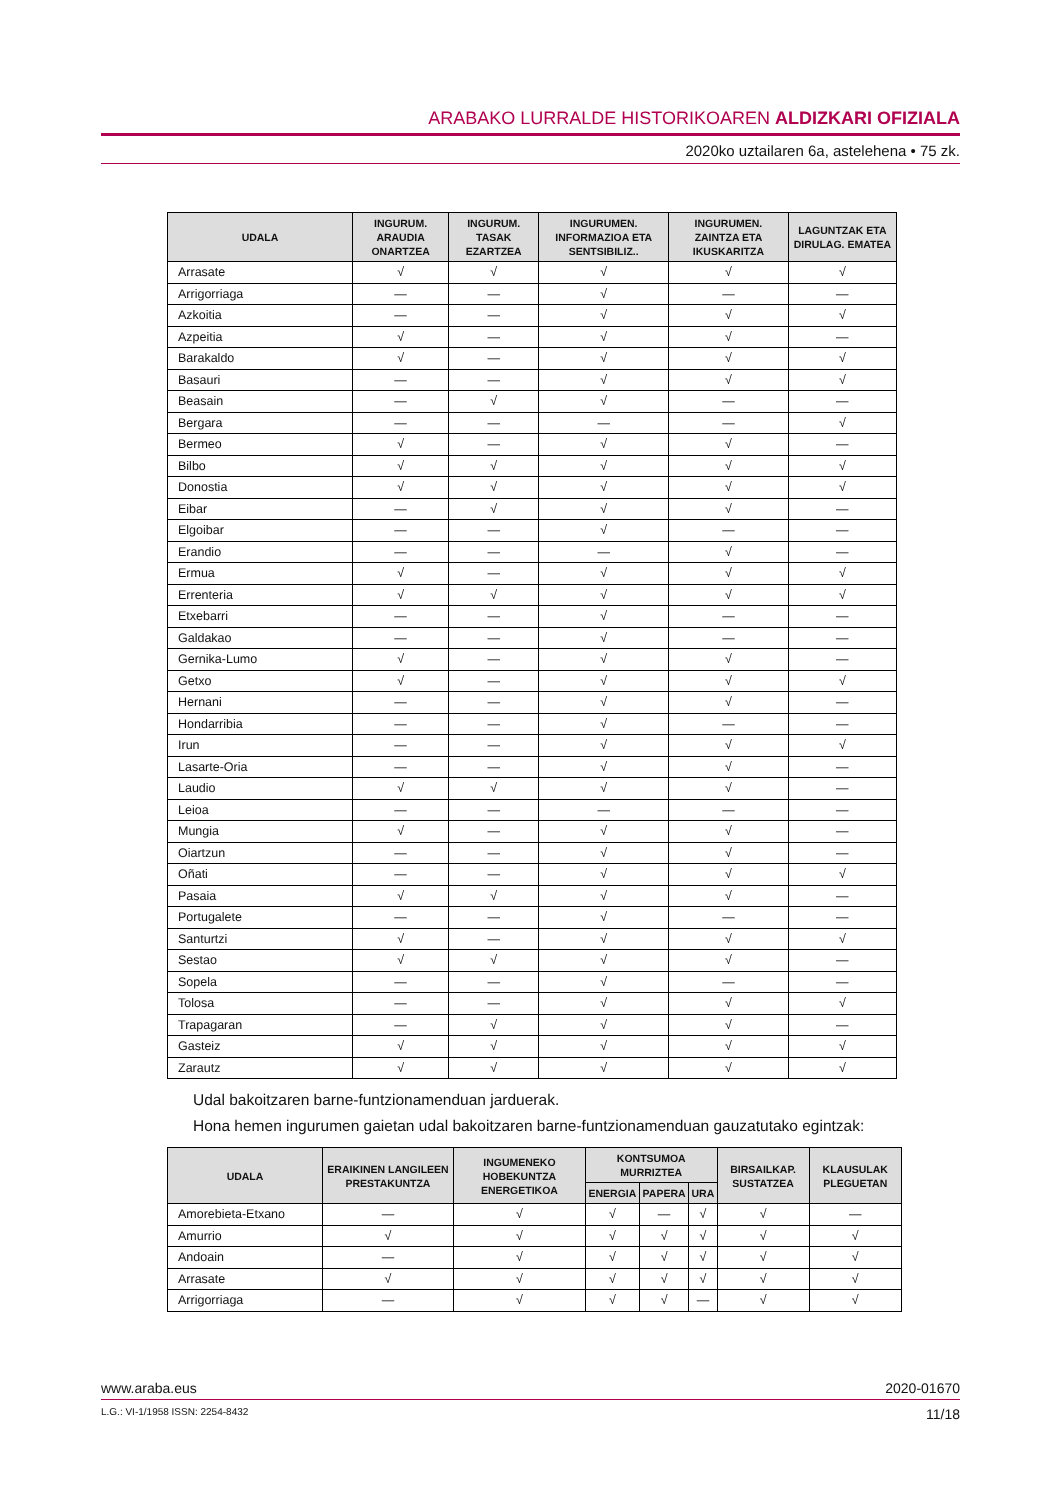ARABAKO LURRALDE HISTORIKOAREN ALDIZKARI OFIZIALA
2020ko uztailaren 6a, astelehena • 75 zk.
| UDALA | INGURUM. ARAUDIA ONARTZEA | INGURUM. TASAK EZARTZEA | INGURUMEN. INFORMAZIOA ETA SENTSIBILIZ.. | INGURUMEN. ZAINTZA ETA IKUSKARITZA | LAGUNTZAK ETA DIRULAG. EMATEA |
| --- | --- | --- | --- | --- | --- |
| Arrasate | √ | √ | √ | √ | √ |
| Arrigorriaga | — | — | √ | — | — |
| Azkoitia | — | — | √ | √ | √ |
| Azpeitia | √ | — | √ | √ | — |
| Barakaldo | √ | — | √ | √ | √ |
| Basauri | — | — | √ | √ | √ |
| Beasain | — | √ | √ | — | — |
| Bergara | — | — | — | — | √ |
| Bermeo | √ | — | √ | √ | — |
| Bilbo | √ | √ | √ | √ | √ |
| Donostia | √ | √ | √ | √ | √ |
| Eibar | — | √ | √ | √ | — |
| Elgoibar | — | — | √ | — | — |
| Erandio | — | — | — | √ | — |
| Ermua | √ | — | √ | √ | √ |
| Errenteria | √ | √ | √ | √ | √ |
| Etxebarri | — | — | √ | — | — |
| Galdakao | — | — | √ | — | — |
| Gernika-Lumo | √ | — | √ | √ | — |
| Getxo | √ | — | √ | √ | √ |
| Hernani | — | — | √ | √ | — |
| Hondarribia | — | — | √ | — | — |
| Irun | — | — | √ | √ | √ |
| Lasarte-Oria | — | — | √ | √ | — |
| Laudio | √ | √ | √ | √ | — |
| Leioa | — | — | — | — | — |
| Mungia | √ | — | √ | √ | — |
| Oiartzun | — | — | √ | √ | — |
| Oñati | — | — | √ | √ | √ |
| Pasaia | √ | √ | √ | √ | — |
| Portugalete | — | — | √ | — | — |
| Santurtzi | √ | — | √ | √ | √ |
| Sestao | √ | √ | √ | √ | — |
| Sopela | — | — | √ | — | — |
| Tolosa | — | — | √ | √ | √ |
| Trapagaran | — | √ | √ | √ | — |
| Gasteiz | √ | √ | √ | √ | √ |
| Zarautz | √ | √ | √ | √ | √ |
Udal bakoitzaren barne-funtzionamenduan jarduerak.
Hona hemen ingurumen gaietan udal bakoitzaren barne-funtzionamenduan gauzatutako egintzak:
| UDALA | ERAIKINEN LANGILEEN PRESTAKUNTZA | INGUMENEKO HOBEKUNTZA ENERGETIKOA | KONTSUMOA MURRIZTEA | | | BIRSAILKAP. SUSTATZEA | KLAUSULAK PLEGUETAN |
| --- | --- | --- | --- | --- | --- | --- | --- |
| | | | ENERGIA | PAPERA | URA | | |
| Amorebieta-Etxano | — | √ | √ | — | √ | √ | — |
| Amurrio | √ | √ | √ | √ | √ | √ | √ |
| Andoain | — | √ | √ | √ | √ | √ | √ |
| Arrasate | √ | √ | √ | √ | √ | √ | √ |
| Arrigorriaga | — | √ | √ | √ | — | √ | √ |
www.araba.eus 2020-01670
L.G.: VI-1/1958 ISSN: 2254-8432 11/18